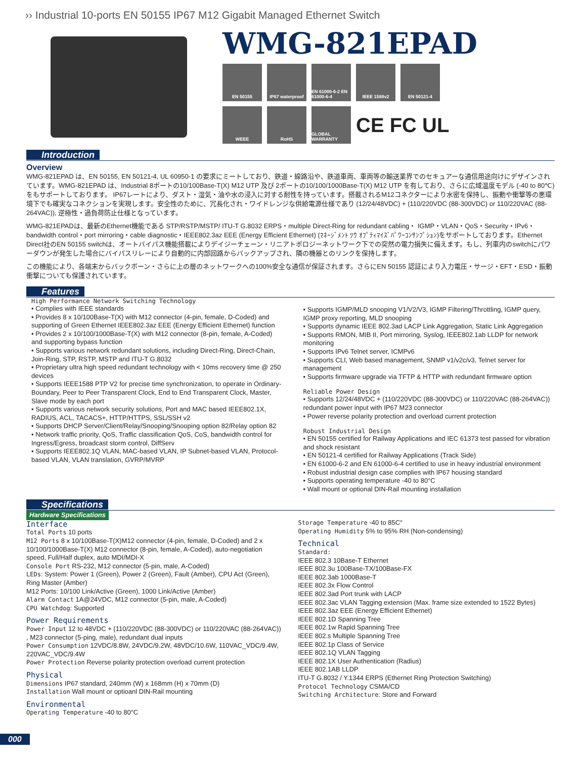›› Industrial 10-ports EN 50155 IP67 M12 Gigabit Managed Ethernet Switch
WMG-821EPAD
EN 50155
IP67 waterproof
EN 61000-6-2 EN 61000-6-4
IEEE 1588v2
EN 50121-4
WEEE
RoHS
GLOBAL WARRANTY
CE FC UL
Introduction
Overview
WMG-821EPAD は、EN 50155, EN 50121-4, UL 60950-1 の要求にミートしており、鉄道・線路沿や、鉄道車両、車両等の輸送業界でのセキュアーな通信用途向けにデザインされています。WMG-821EPAD は、Industrial 8ポートの10/100Base-T(X) M12 UTP 及び 2ポートの10/100/1000Base-T(X) M12 UTP を有しており、さらに広域温度モデル (-40 to 80℃)をもサポートしております。 IP67レートにより、ダスト・湿気・油や水の浸入に対する耐性を持っています。搭載されるM12コネクターにより水密を保持し、振動や衝撃等の悪環境下でも確実なコネクションを実現します。安全性のために、冗長化され・ワイドレンジな供給電源仕様であり (12/24/48VDC) + (110/220VDC (88-300VDC) or 110/220VAC (88-264VAC)), 逆極性・過負荷防止仕様となっています。
WMG-821EPADは、最新のEthernet機能である STP/RSTP/MSTP/ ITU-T G.8032 ERPS・multiple Direct-Ring for redundant cabling・ IGMP・VLAN・QoS・Security・IPv6・bandwidth control・port mirroring・cable diagnostic・IEEE802.3az EEE (Energy Efficient Ethernet) (ﾏﾈｰｼﾞﾒﾝﾄ ﾂｳ ｵﾌﾟﾃｨﾏｲｽﾞﾊﾟﾜｰｺﾝｻﾝﾌﾟｼｮﾝ)をサポートしております。Ethernet Direct社のEN 50155 switchは、オートバイパス機能搭載によりデイジーチェーン・リニアトポロジーネットワーク下での突然の電力損失に備えます。もし、列車内のswitchにパワーダウンが発生した場合にバイパスリレーにより自動的に内部回路からバックアップされ、隣の機器とのリンクを保持します。
この機能により、各端末からバックボーン・さらに上の層のネットワークへの100%安全な通信が保証されます。さらにEN 50155 認証により入力電圧・サージ・EFT・ESD・振動衝撃についても保護されています。
Features
High Performance Network Switching Technology
• Complies with IEEE standards
• Provides 8 x 10/100Base-T(X) with M12 connector (4-pin, female, D-Coded) and supporting of Green Ethernet IEEE802.3az EEE (Energy Efficient Ethernet) function
• Provides 2 x 10/100/1000Base-T(X) with M12 connector (8-pin, female, A-Coded) and supporting bypass function
• Supports various network redundant solutions, including Direct-Ring, Direct-Chain, Join-Ring, STP, RSTP, MSTP and ITU-T G.8032
• Proprietary ultra high speed redundant technology with < 10ms recovery time @ 250 devices
• Supports IEEE1588 PTP V2 for precise time synchronization, to operate in Ordinary-Boundary, Peer to Peer Transparent Clock, End to End Transparent Clock, Master, Slave mode by each port
• Supports various network security solutions, Port and MAC based IEEE802.1X, RADIUS, ACL, TACACS+, HTTP/HTTPS, SSL/SSH v2
• Supports DHCP Server/Client/Relay/Snooping/Snooping option 82/Relay option 82
• Network traffic priority, QoS, Traffic classification QoS, CoS, bandwidth control for Ingress/Egress, broadcast storm control, DiffServ
• Supports IEEE802.1Q VLAN, MAC-based VLAN, IP Subnet-based VLAN, Protocol-based VLAN, VLAN translation, GVRP/MVRP
• Supports IGMP/MLD snooping V1/V2/V3, IGMP Filtering/Throttling, IGMP query, IGMP proxy reporting, MLD snooping
• Supports dynamic IEEE 802.3ad LACP Link Aggregation, Static Link Aggregation
• Supports RMON, MIB II, Port mirroring, Syslog, IEEE802.1ab LLDP for network monitoring
• Supports IPv6 Telnet server, ICMPv6
• Supports CLI, Web based management, SNMP v1/v2c/v3, Telnet server for management
• Supports firmware upgrade via TFTP & HTTP with redundant firmware option
Reliable Power Design
• Supports 12/24/48VDC + (110/220VDC (88-300VDC) or 110/220VAC (88-264VAC)) redundant power input with IP67 M23 connector
• Power reverse polarity protection and overload current protection
Robust Industrial Design
• EN 50155 certified for Railway Applications and IEC 61373 test passed for vibration and shock resistant
• EN 50121-4 certified for Railway Applications (Track Side)
• EN 61000-6-2 and EN 61000-6-4 certified to use in heavy industrial environment
• Robust industrial design case complies with IP67 housing standard
• Supports operating temperature -40 to 80°C
• Wall mount or optional DIN-Rail mounting installation
Specifications
Hardware Specifications
Interface
Total Ports 10 ports
M12 Ports 8 x 10/100Base-T(X)M12 connector (4-pin, female, D-Coded) and 2 x 10/100/1000Base-T(X) M12 connector (8-pin, female, A-Coded), auto-negotiation speed, Full/Half duplex, auto MDI/MDI-X
Console Port RS-232, M12 connector (5-pin, male, A-Coded)
LEDs: System: Power 1 (Green), Power 2 (Green), Fault (Amber), CPU Act (Green), Ring Master (Amber)
M12 Ports: 10/100 Link/Active (Green), 1000 Link/Active (Amber)
Alarm Contact 1A@24VDC, M12 connector (5-pin, male, A-Coded)
CPU Watchdog: Supported
Power Requirements
Power Input 12 to 48VDC + (110/220VDC (88-300VDC) or 110/220VAC (88-264VAC)) , M23 connector (5-ping, male), redundant dual inputs
Power Consumption 12VDC/8.8W, 24VDC/9.2W, 48VDC/10.6W, 110VAC_VDC/9.4W, 220VAC_VDC/9.4W
Power Protection Reverse polarity protection overload current protection
Physical
Dimensions IP67 standard, 240mm (W) x 168mm (H) x 70mm (D)
Installation Wall mount or optioanl DIN-Rail mounting
Environmental
Operating Temperature -40 to 80°C
Storage Temperature -40 to 85C°
Operating Humidity 5% to 95% RH (Non-condensing)
Technical
Standard:
IEEE 802.3 10Base-T Ethernet
IEEE 802.3u 100Base-TX/100Base-FX
IEEE 802.3ab 1000Base-T
IEEE 802.3x Flow Control
IEEE 802.3ad Port trunk with LACP
IEEE 802.3ac VLAN Tagging extension (Max. frame size extended to 1522 Bytes)
IEEE 802.3az EEE (Energy Efficient Ethernet)
IEEE 802.1D Spanning Tree
IEEE 802.1w Rapid Spanning Tree
IEEE 802.s Multiple Spanning Tree
IEEE 802.1p Class of Service
IEEE 802.1Q VLAN Tagging
IEEE 802.1X User Authentication (Radius)
IEEE 802.1AB LLDP
ITU-T G.8032 / Y.1344 ERPS (Ethernet Ring Protection Switching)
Protocol Technology CSMA/CD
Switching Architecture: Store and Forward
000